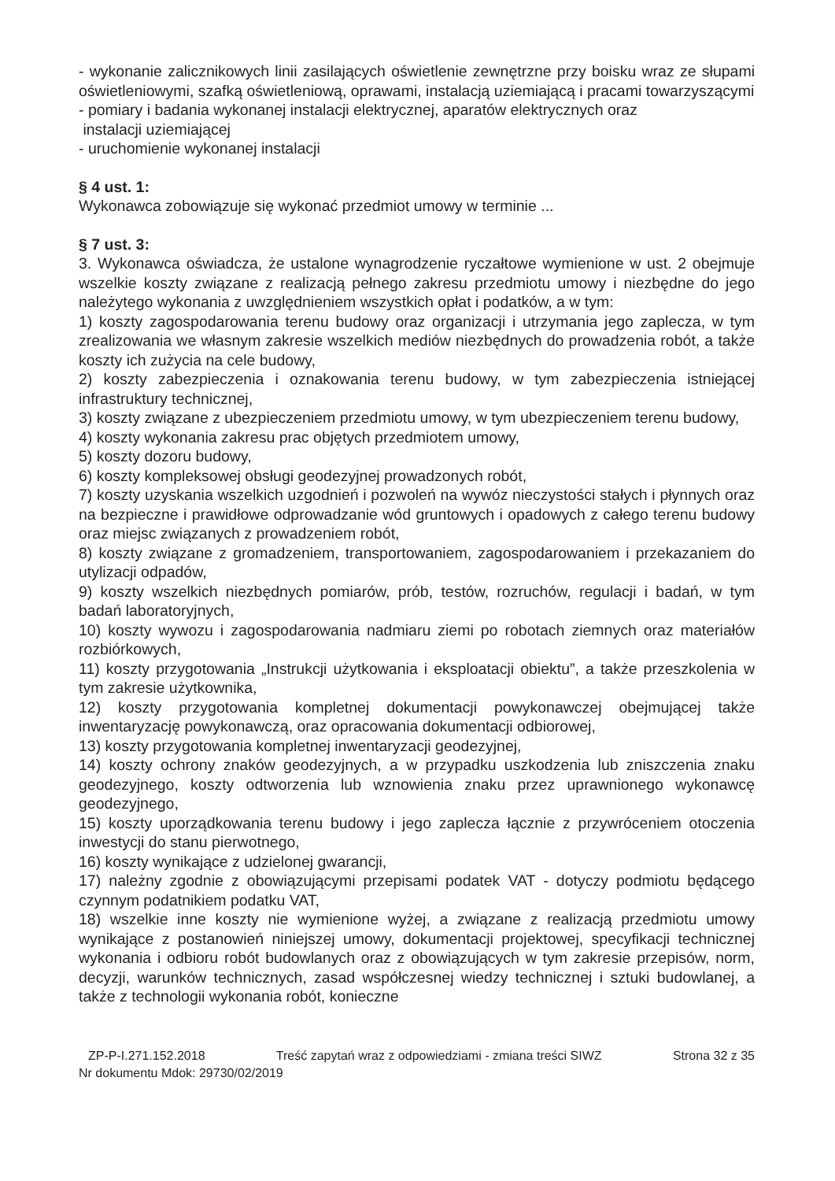- wykonanie zalicznikowych linii zasilających oświetlenie zewnętrzne przy boisku wraz ze słupami oświetleniowymi, szafką oświetleniową, oprawami, instalacją uziemiającą i pracami towarzyszącymi
- pomiary i badania wykonanej instalacji elektrycznej, aparatów elektrycznych oraz
instalacji uziemiającej
- uruchomienie wykonanej instalacji
§ 4 ust. 1:
Wykonawca zobowiązuje się wykonać przedmiot umowy w terminie ...
§ 7 ust. 3:
3. Wykonawca oświadcza, że ustalone wynagrodzenie ryczałtowe wymienione w ust. 2 obejmuje wszelkie koszty związane z realizacją pełnego zakresu przedmiotu umowy i niezbędne do jego należytego wykonania z uwzględnieniem wszystkich opłat i podatków, a w tym:
1) koszty zagospodarowania terenu budowy oraz organizacji i utrzymania jego zaplecza, w tym zrealizowania we własnym zakresie wszelkich mediów niezbędnych do prowadzenia robót, a także koszty ich zużycia na cele budowy,
2) koszty zabezpieczenia i oznakowania terenu budowy, w tym zabezpieczenia istniejącej infrastruktury technicznej,
3) koszty związane z ubezpieczeniem przedmiotu umowy, w tym ubezpieczeniem terenu budowy,
4) koszty wykonania zakresu prac objętych przedmiotem umowy,
5) koszty dozoru budowy,
6) koszty kompleksowej obsługi geodezyjnej prowadzonych robót,
7) koszty uzyskania wszelkich uzgodnień i pozwoleń na wywóz nieczystości stałych i płynnych oraz na bezpieczne i prawidłowe odprowadzanie wód gruntowych i opadowych z całego terenu budowy oraz miejsc związanych z prowadzeniem robót,
8) koszty związane z gromadzeniem, transportowaniem, zagospodarowaniem i przekazaniem do utylizacji odpadów,
9) koszty wszelkich niezbędnych pomiarów, prób, testów, rozruchów, regulacji i badań, w tym badań laboratoryjnych,
10) koszty wywozu i zagospodarowania nadmiaru ziemi po robotach ziemnych oraz materiałów rozbiórkowych,
11) koszty przygotowania „Instrukcji użytkowania i eksploatacji obiektu”, a także przeszkolenia w tym zakresie użytkownika,
12) koszty przygotowania kompletnej dokumentacji powykonawczej obejmującej także inwentaryzację powykonawczą, oraz opracowania dokumentacji odbiorowej,
13) koszty przygotowania kompletnej inwentaryzacji geodezyjnej,
14) koszty ochrony znaków geodezyjnych, a w przypadku uszkodzenia lub zniszczenia znaku geodezyjnego, koszty odtworzenia lub wznowienia znaku przez uprawnionego wykonawcę geodezyjnego,
15) koszty uporządkowania terenu budowy i jego zaplecza łącznie z przywróceniem otoczenia inwestycji do stanu pierwotnego,
16) koszty wynikające z udzielonej gwarancji,
17) należny zgodnie z obowiązującymi przepisami podatek VAT - dotyczy podmiotu będącego czynnym podatnikiem podatku VAT,
18) wszelkie inne koszty nie wymienione wyżej, a związane z realizacją przedmiotu umowy wynikające z postanowień niniejszej umowy, dokumentacji projektowej, specyfikacji technicznej wykonania i odbioru robót budowlanych oraz z obowiązujących w tym zakresie przepisów, norm, decyzji, warunków technicznych, zasad współczesnej wiedzy technicznej i sztuki budowlanej, a także z technologii wykonania robót, konieczne
ZP-P-I.271.152.2018 Treść zapytań wraz z odpowiedziami - zmiana treści SIWZ Strona 32 z 35
Nr dokumentu Mdok: 29730/02/2019